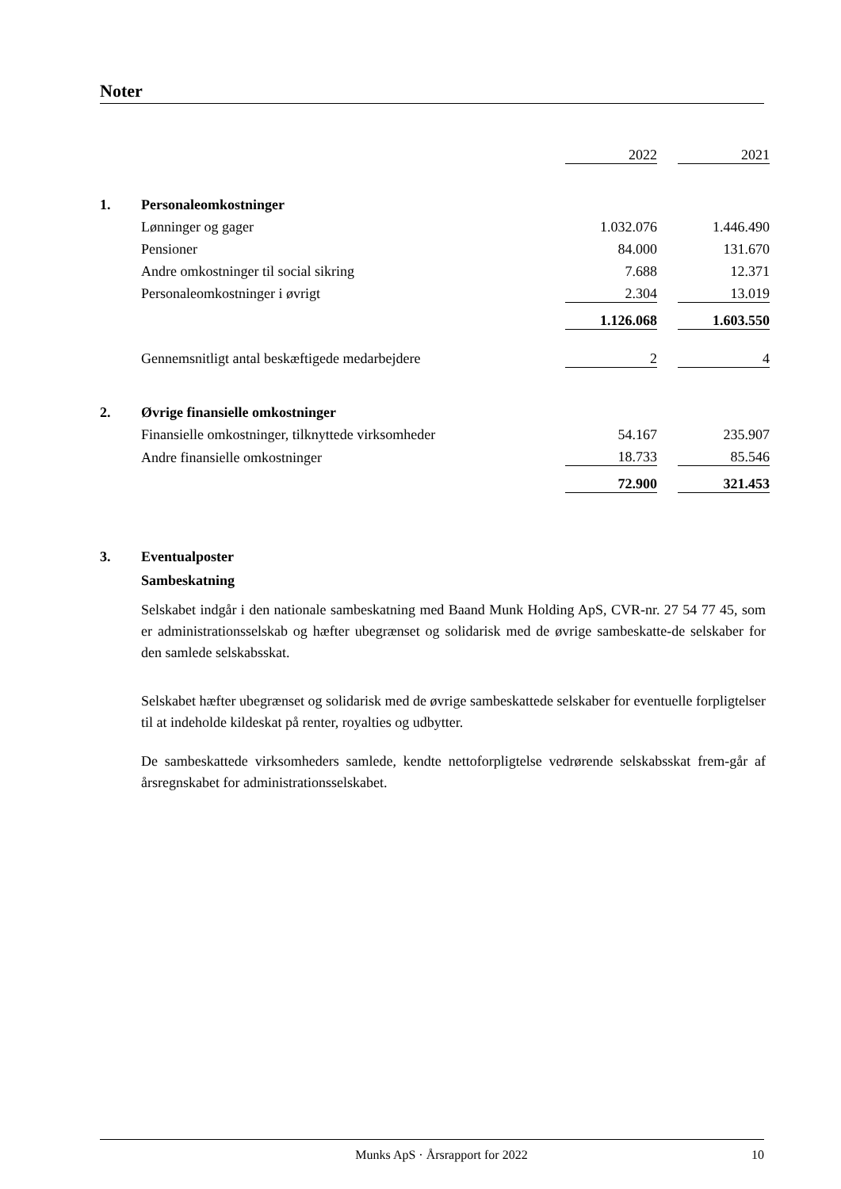Noter
| | | 2022 | | 2021 |
| 1. | Personaleomkostninger | | | |
| | Lønninger og gager | 1.032.076 | | 1.446.490 |
| | Pensioner | 84.000 | | 131.670 |
| | Andre omkostninger til social sikring | 7.688 | | 12.371 |
| | Personaleomkostninger i øvrigt | 2.304 | | 13.019 |
| | | 1.126.068 | | 1.603.550 |
| | Gennemsnitligt antal beskæftigede medarbejdere | 2 | | 4 |
| 2. | Øvrige finansielle omkostninger | | | |
| | Finansielle omkostninger, tilknyttede virksomheder | 54.167 | | 235.907 |
| | Andre finansielle omkostninger | 18.733 | | 85.546 |
| | | 72.900 | | 321.453 |
3. Eventualposter
Sambeskatning
Selskabet indgår i den nationale sambeskatning med Baand Munk Holding ApS, CVR-nr. 27 54 77 45, som er administrationsselskab og hæfter ubegrænset og solidarisk med de øvrige sambeskatte-de selskaber for den samlede selskabsskat.
Selskabet hæfter ubegrænset og solidarisk med de øvrige sambeskattede selskaber for eventuelle forpligtelser til at indeholde kildeskat på renter, royalties og udbytter.
De sambeskattede virksomheders samlede, kendte nettoforpligtelse vedrørende selskabsskat frem-går af årsregnskabet for administrationsselskabet.
Munks ApS · Årsrapport for 2022 10